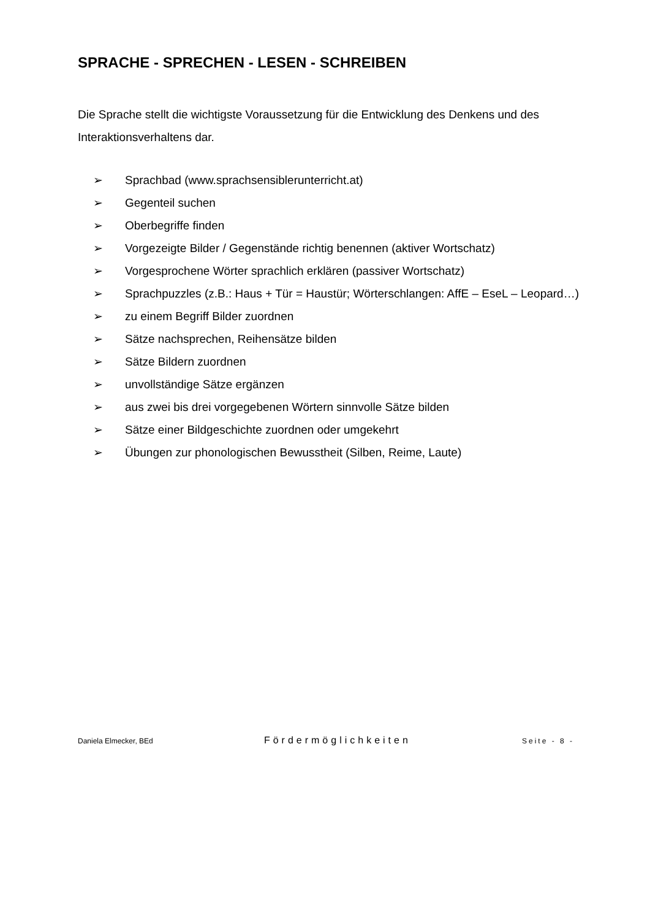SPRACHE - SPRECHEN - LESEN - SCHREIBEN
Die Sprache stellt die wichtigste Voraussetzung für die Entwicklung des Denkens und des Interaktionsverhaltens dar.
➢ Sprachbad (www.sprachsensiblerunterricht.at)
➢ Gegenteil suchen
➢ Oberbegriffe finden
➢ Vorgezeigte Bilder / Gegenstände richtig benennen (aktiver Wortschatz)
➢ Vorgesprochene Wörter sprachlich erklären (passiver Wortschatz)
➢ Sprachpuzzles (z.B.: Haus + Tür = Haustür; Wörterschlangen: AffE – EseL – Leopard…)
➢ zu einem Begriff Bilder zuordnen
➢ Sätze nachsprechen, Reihensätze bilden
➢ Sätze Bildern zuordnen
➢ unvollständige Sätze ergänzen
➢ aus zwei bis drei vorgegebenen Wörtern sinnvolle Sätze bilden
➢ Sätze einer Bildgeschichte zuordnen oder umgekehrt
➢ Übungen zur phonologischen Bewusstheit (Silben, Reime, Laute)
Daniela Elmecker, BEd Fördermöglichkeiten Seite - 8 -